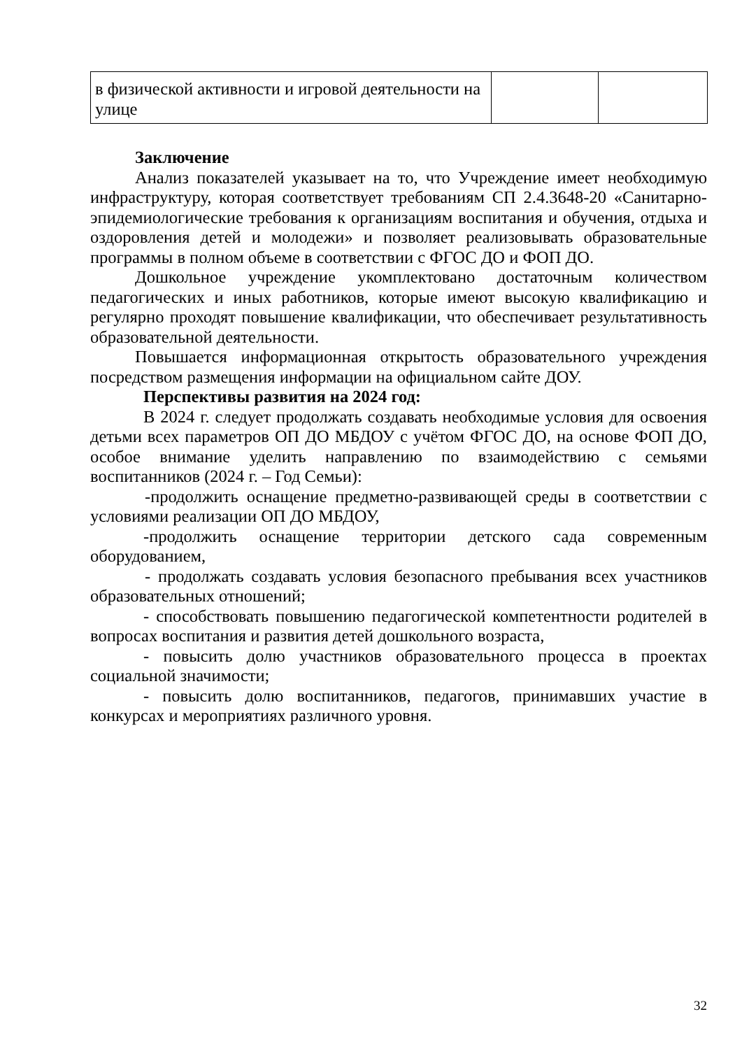| в физической активности и игровой деятельности на улице | | |
Заключение
Анализ показателей указывает на то, что Учреждение имеет необходимую инфраструктуру, которая соответствует требованиям СП 2.4.3648-20 «Санитарно-эпидемиологические требования к организациям воспитания и обучения, отдыха и оздоровления детей и молодежи» и позволяет реализовывать образовательные программы в полном объеме в соответствии с ФГОС ДО и ФОП ДО.
Дошкольное учреждение укомплектовано достаточным количеством педагогических и иных работников, которые имеют высокую квалификацию и регулярно проходят повышение квалификации, что обеспечивает результативность образовательной деятельности.
Повышается информационная открытость образовательного учреждения посредством размещения информации на официальном сайте ДОУ.
Перспективы развития на 2024 год:
В 2024 г. следует продолжать создавать необходимые условия для освоения детьми всех параметров ОП ДО МБДОУ с учётом ФГОС ДО, на основе ФОП ДО, особое внимание уделить направлению по взаимодействию с семьями воспитанников (2024 г. – Год Семьи):
-продолжить оснащение предметно-развивающей среды в соответствии с условиями реализации ОП ДО МБДОУ,
-продолжить оснащение территории детского сада современным оборудованием,
- продолжать создавать условия безопасного пребывания всех участников образовательных отношений;
- способствовать повышению педагогической компетентности родителей в вопросах воспитания и развития детей дошкольного возраста,
- повысить долю участников образовательного процесса в проектах социальной значимости;
- повысить долю воспитанников, педагогов, принимавших участие в конкурсах и мероприятиях различного уровня.
32